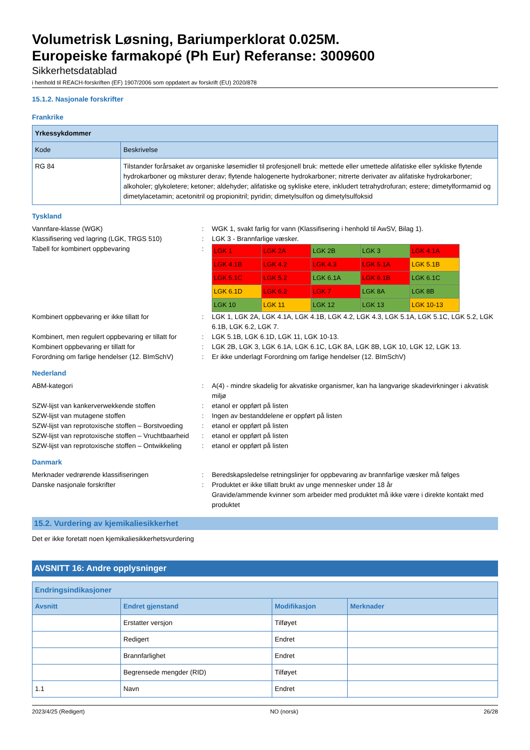Volumetrisk Løsning, Bariumperklorat 0.025M.
Europeiske farmakopé (Ph Eur) Referanse: 3009600
Sikkerhetsdatablad
i henhold til REACH-forskriften (EF) 1907/2006 som oppdatert av forskrift (EU) 2020/878
15.1.2. Nasjonale forskrifter
Frankrike
| Yrkessykdommer | |
| --- | --- |
| Kode | Beskrivelse |
| RG 84 | Tilstander forårsaket av organiske løsemidler til profesjonell bruk: mettede eller umettede alifatiske eller sykliske flytende hydrokarboner og miksturer derav; flytende halogenerte hydrokarboner; nitrerte derivater av alifatiske hydrokarboner; alkoholer; glykoletere; ketoner; aldehyder; alifatiske og sykliske etere, inkludert tetrahydrofuran; estere; dimetylformamid og dimetylacetamin; acetonitril og propionitril; pyridin; dimetylsulfon og dimetylsulfoksid |
Tyskland
Vannfare-klasse (WGK) : WGK 1, svakt farlig for vann (Klassifisering i henhold til AwSV, Bilag 1).
Klassifisering ved lagring (LGK, TRGS 510)
: LGK 3 - Brannfarlige væsker.
Tabell for kombinert oppbevaring :
| LGK 1 | LGK 2A | LGK 2B | LGK 3 | LGK 4.1A |
| LGK 4.1B | LGK 4.2 | LGK 4.3 | LGK 5.1A | LGK 5.1B |
| LGK 5.1C | LGK 5.2 | LGK 6.1A | LGK 6.1B | LGK 6.1C |
| LGK 6.1D | LGK 6.2 | LGK 7 | LGK 8A | LGK 8B |
| LGK 10 | LGK 11 | LGK 12 | LGK 13 | LGK 10-13 |
Kombinert oppbevaring er ikke tillatt for : LGK 1, LGK 2A, LGK 4.1A, LGK 4.1B, LGK 4.2, LGK 4.3, LGK 5.1A, LGK 5.1C, LGK 5.2, LGK 6.1B, LGK 6.2, LGK 7.
Kombinert, men regulert oppbevaring er tillatt for
: LGK 5.1B, LGK 6.1D, LGK 11, LGK 10-13.
Kombinert oppbevaring er tillatt for : LGK 2B, LGK 3, LGK 6.1A, LGK 6.1C, LGK 8A, LGK 8B, LGK 10, LGK 12, LGK 13.
Forordning om farlige hendelser (12. BImSchV)
: Er ikke underlagt Forordning om farlige hendelser (12. BImSchV)
Nederland
ABM-kategori : A(4) - mindre skadelig for akvatiske organismer, kan ha langvarige skadevirkninger i akvatisk miljø
SZW-lijst van kankerverwekkende stoffen : etanol er oppført på listen
SZW-lijst van mutagene stoffen : Ingen av bestanddelene er oppført på listen
SZW-lijst van reprotoxische stoffen – Borstvoeding
: etanol er oppført på listen
SZW-lijst van reprotoxische stoffen – Vruchtbaarheid
: etanol er oppført på listen
SZW-lijst van reprotoxische stoffen – Ontwikkeling
: etanol er oppført på listen
Danmark
Merknader vedrørende klassifiseringen : Beredskapsledelse retningslinjer for oppbevaring av brannfarlige væsker må følges
Danske nasjonale forskrifter : Produktet er ikke tillatt brukt av unge mennesker under 18 år
Gravide/ammende kvinner som arbeider med produktet må ikke være i direkte kontakt med produktet
15.2. Vurdering av kjemikaliesikkerhet
Det er ikke foretatt noen kjemikaliesikkerhetsvurdering
AVSNITT 16: Andre opplysninger
| Endringsindikasjoner | | | |
| --- | --- | --- | --- |
| Avsnitt | Endret gjenstand | Modifikasjon | Merknader |
| | Erstatter versjon | Tilføyet | |
| | Redigert | Endret | |
| | Brannfarlighet | Endret | |
| | Begrensede mengder (RID) | Tilføyet | |
| 1.1 | Navn | Endret | |
2023/4/25 (Redigert) NO (norsk) 26/28